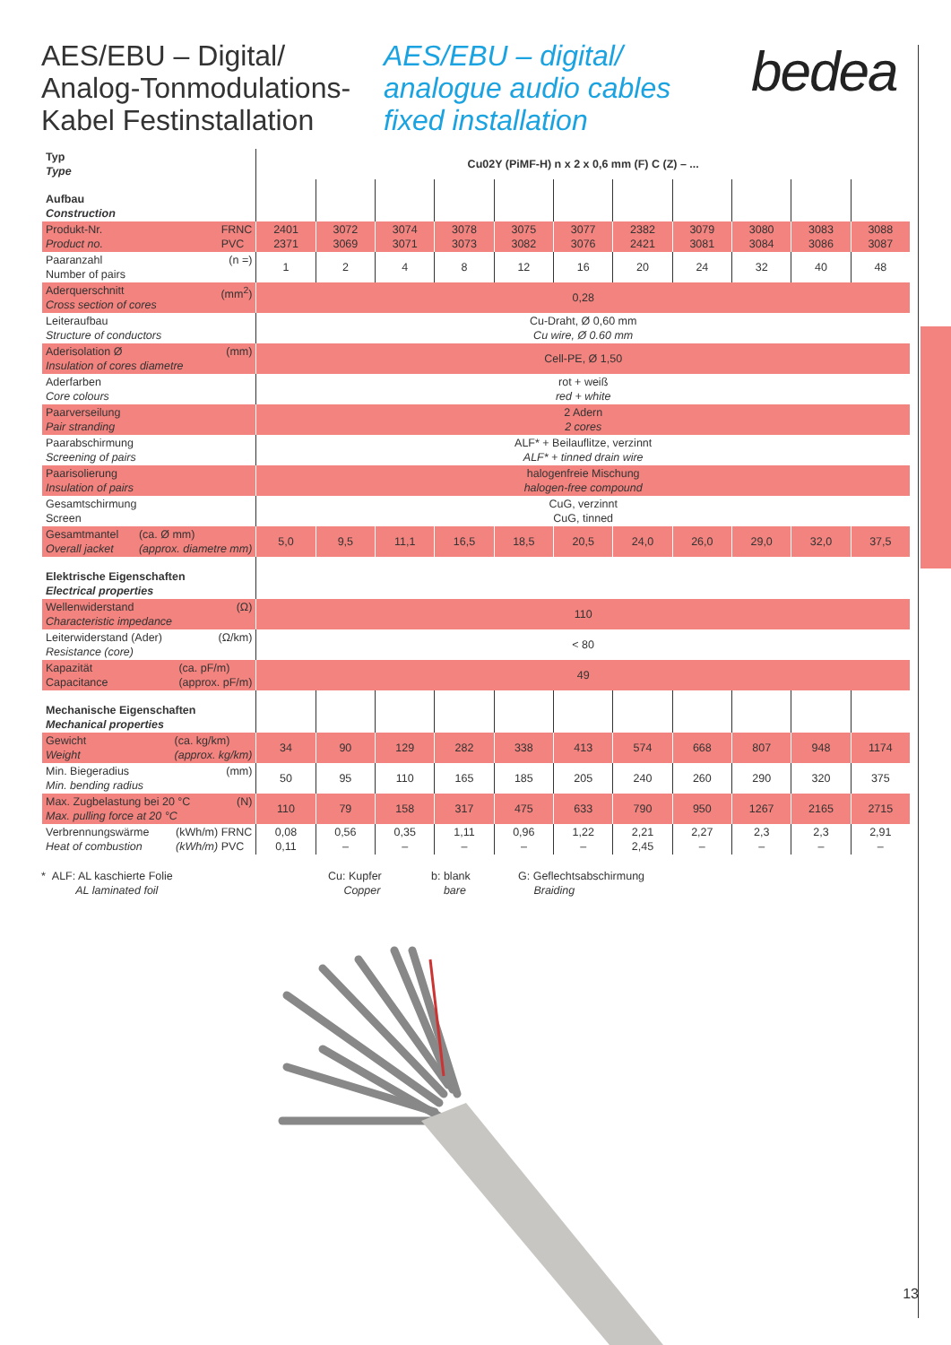AES/EBU – Digital/
Analog-Tonmodulations-
Kabel Festinstallation
AES/EBU – digital/
analogue audio cables
fixed installation
bedea
| Typ Type | Cu02Y (PiMF-H) n x 2 x 0,6 mm (F) C (Z) – ... | | | | | | | | | | |
| Aufbau Construction | | | | | | | | | | | |
| FRNC PVC Produkt-Nr. Product no. | 2401 2371 | 3072 3069 | 3074 3071 | 3078 3073 | 3075 3082 | 3077 3076 | 2382 2421 | 3079 3081 | 3080 3084 | 3083 3086 | 3088 3087 |
| (n =) Paaranzahl Number of pairs | 1 | 2 | 4 | 8 | 12 | 16 | 20 | 24 | 32 | 40 | 48 |
| (mm<sup>2</sup>) Aderquerschnitt Cross section of cores | 0,28 | | | | | | | | | | |
| Leiteraufbau Structure of conductors | Cu-Draht, Ø 0,60 mm Cu wire, Ø 0.60 mm | | | | | | | | | | |
| (mm) Aderisolation Ø Insulation of cores diametre | Cell-PE, Ø 1,50 | | | | | | | | | | |
| Aderfarben Core colours | rot + weiß red + white | | | | | | | | | | |
| Paarverseilung Pair stranding | 2 Adern 2 cores | | | | | | | | | | |
| Paarabschirmung Screening of pairs | ALF* + Beilauflitze, verzinnt ALF* + tinned drain wire | | | | | | | | | | |
| Paarisolierung Insulation of pairs | halogenfreie Mischung halogen-free compound | | | | | | | | | | |
| Gesamtschirmung Screen | CuG, verzinnt CuG, tinned | | | | | | | | | | |
| (ca. Ø mm) (approx. diametre mm) Gesamtmantel Overall jacket | 5,0 | 9,5 | 11,1 | 16,5 | 18,5 | 20,5 | 24,0 | 26,0 | 29,0 | 32,0 | 37,5 |
| Elektrische Eigenschaften Electrical properties | | | | | | | | | | | |
| (Ω) Wellenwiderstand Characteristic impedance | 110 | | | | | | | | | | |
| (Ω/km) Leiterwiderstand (Ader) Resistance (core) | < 80 | | | | | | | | | | |
| (ca. pF/m) (approx. pF/m) Kapazität Capacitance | 49 | | | | | | | | | | |
| Mechanische Eigenschaften Mechanical properties | | | | | | | | | | | |
| (ca. kg/km) (approx. kg/km) Gewicht Weight | 34 | 90 | 129 | 282 | 338 | 413 | 574 | 668 | 807 | 948 | 1174 |
| (mm) Min. Biegeradius Min. bending radius | 50 | 95 | 110 | 165 | 185 | 205 | 240 | 260 | 290 | 320 | 375 |
| (N) Max. Zugbelastung bei 20 °C Max. pulling force at 20 °C | 110 | 79 | 158 | 317 | 475 | 633 | 790 | 950 | 1267 | 2165 | 2715 |
| (kWh/m) FRNC (kWh/m) PVC Verbrennungswärme Heat of combustion | 0,08 0,11 | 0,56 – | 0,35 – | 1,11 – | 0,96 – | 1,22 – | 2,21 2,45 | 2,27 – | 2,3 – | 2,3 – | 2,91 – |
* ALF: AL kaschierte Folie
AL laminated foil
Cu: Kupfer
Copper
b: blank
bare
G: Geflechtsabschirmung
Braiding
13